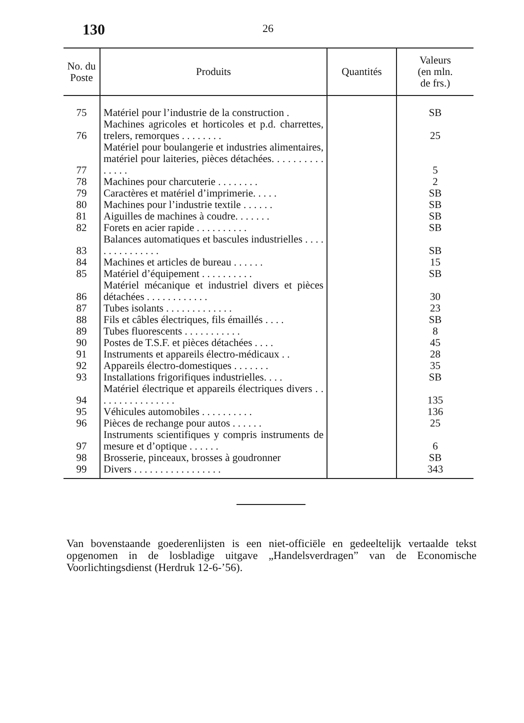130 26
| No. du Poste | Produits | Quantités | Valeurs (en mln. de frs.) |
| --- | --- | --- | --- |
| 75 | Matériel pour l’industrie de la construction . | | SB |
| 76 | Machines agricoles et horticoles et p.d. charrettes, trelers, remorques . . . . . . . . | | 25 |
| 77 | Matériel pour boulangerie et industries alimentaires, matériel pour laiteries, pièces détachées. . . . . . . . . . . . . . . | | 5 |
| 78 | Machines pour charcuterie . . . . . . . . | | 2 |
| 79 | Caractères et matériel d’imprimerie. . . . . | | SB |
| 80 | Machines pour l’industrie textile . . . . . . | | SB |
| 81 | Aiguilles de machines à coudre. . . . . . . | | SB |
| 82 | Forets en acier rapide . . . . . . . . . . | | SB |
| 83 | Balances automatiques et bascules industrielles . . . . . . . . . . . . . . . | | SB |
| 84 | Machines et articles de bureau . . . . . . | | 15 |
| 85 | Matériel d’équipement . . . . . . . . . . | | SB |
| 86 | Matériel mécanique et industriel divers et pièces détachées . . . . . . . . . . . . | | 30 |
| 87 | Tubes isolants . . . . . . . . . . . . . | | 23 |
| 88 | Fils et câbles électriques, fils émaillés . . . . | | SB |
| 89 | Tubes fluorescents . . . . . . . . . . . | | 8 |
| 90 | Postes de T.S.F. et pièces détachées . . . . | | 45 |
| 91 | Instruments et appareils électro-médicaux . . | | 28 |
| 92 | Appareils électro-domestiques . . . . . . . | | 35 |
| 93 | Installations frigorifiques industrielles. . . . | | SB |
| 94 | Matériel électrique et appareils électriques divers . . . . . . . . . . . . . . . . | | 135 |
| 95 | Véhicules automobiles . . . . . . . . . . | | 136 |
| 96 | Pièces de rechange pour autos . . . . . . | | 25 |
| 97 | Instruments scientifiques y compris instruments de mesure et d’optique . . . . . . | | 6 |
| 98 | Brosserie, pinceaux, brosses à goudronner | | SB |
| 99 | Divers . . . . . . . . . . . . . . . . . | | 343 |
Van bovenstaande goederenlijsten is een niet-officiële en gedeeltelijk vertaalde tekst opgenomen in de losbladige uitgave „Handelsverdragen” van de Economische Voorlichtingsdienst (Herdruk 12-6-’56).